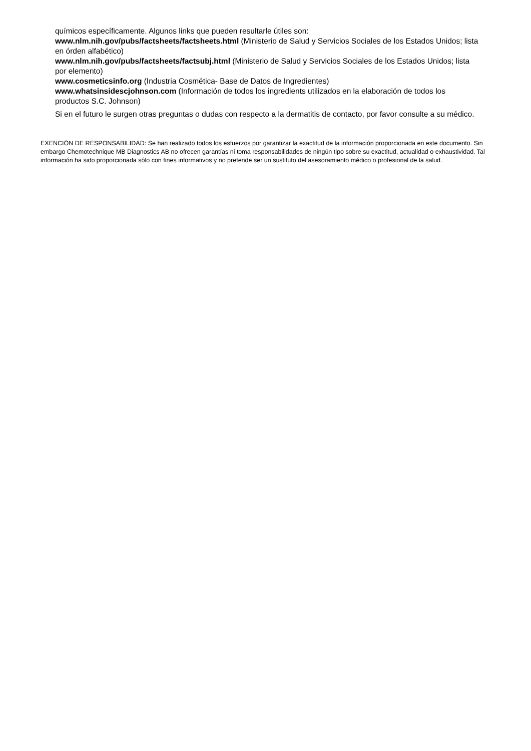químicos específicamente. Algunos links que pueden resultarle útiles son:
www.nlm.nih.gov/pubs/factsheets/factsheets.html (Ministerio de Salud y Servicios Sociales de los Estados Unidos; lista en órden alfabético)
www.nlm.nih.gov/pubs/factsheets/factsubj.html (Ministerio de Salud y Servicios Sociales de los Estados Unidos; lista por elemento)
www.cosmeticsinfo.org (Industria Cosmética- Base de Datos de Ingredientes)
www.whatsinsidescjohnson.com (Información de todos los ingredients utilizados en la elaboración de todos los productos S.C. Johnson)
Si en el futuro le surgen otras preguntas o dudas con respecto a la dermatitis de contacto, por favor consulte a su médico.
EXENCIÓN DE RESPONSABILIDAD: Se han realizado todos los esfuerzos por garantizar la exactitud de la información proporcionada en este documento. Sin embargo Chemotechnique MB Diagnostics AB no ofrecen garantías ni toma responsabilidades de ningún tipo sobre su exactitud, actualidad o exhaustividad. Tal información ha sido proporcionada sólo con fines informativos y no pretende ser un sustituto del asesoramiento médico o profesional de la salud.